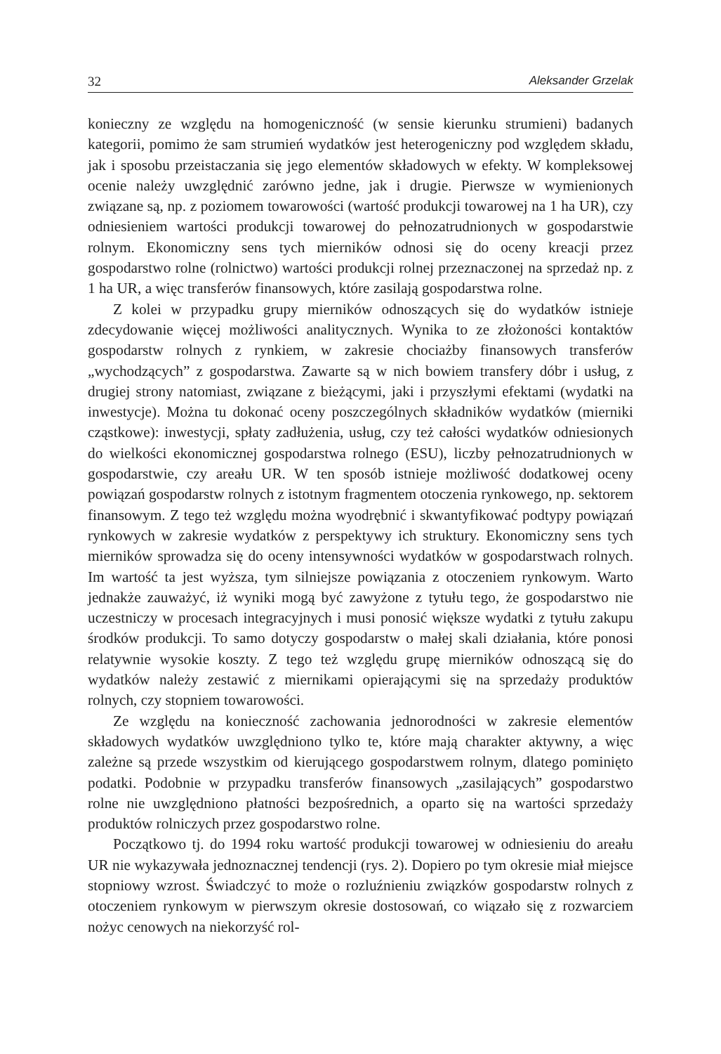32 Aleksander Grzelak
konieczny ze względu na homogeniczność (w sensie kierunku strumieni) badanych kategorii, pomimo że sam strumień wydatków jest heterogeniczny pod względem składu, jak i sposobu przeistaczania się jego elementów składowych w efekty. W kompleksowej ocenie należy uwzględnić zarówno jedne, jak i drugie. Pierwsze w wymienionych związane są, np. z poziomem towarowości (wartość produkcji towarowej na 1 ha UR), czy odniesieniem wartości produkcji towarowej do pełnozatrudnionych w gospodarstwie rolnym. Ekonomiczny sens tych mierników odnosi się do oceny kreacji przez gospodarstwo rolne (rolnictwo) wartości produkcji rolnej przeznaczonej na sprzedaż np. z 1 ha UR, a więc transferów finansowych, które zasilają gospodarstwa rolne.
Z kolei w przypadku grupy mierników odnoszących się do wydatków istnieje zdecydowanie więcej możliwości analitycznych. Wynika to ze złożoności kontaktów gospodarstw rolnych z rynkiem, w zakresie chociażby finansowych transferów „wychodzących” z gospodarstwa. Zawarte są w nich bowiem transfery dóbr i usług, z drugiej strony natomiast, związane z bieżącymi, jaki i przyszłymi efektami (wydatki na inwestycje). Można tu dokonać oceny poszczególnych składników wydatków (mierniki cząstkowe): inwestycji, spłaty zadłużenia, usług, czy też całości wydatków odniesionych do wielkości ekonomicznej gospodarstwa rolnego (ESU), liczby pełnozatrudnionych w gospodarstwie, czy areału UR. W ten sposób istnieje możliwość dodatkowej oceny powiązań gospodarstw rolnych z istotnym fragmentem otoczenia rynkowego, np. sektorem finansowym. Z tego też względu można wyodrębnić i skwantyfikować podtypy powiązań rynkowych w zakresie wydatków z perspektywy ich struktury. Ekonomiczny sens tych mierników sprowadza się do oceny intensywności wydatków w gospodarstwach rolnych. Im wartość ta jest wyższa, tym silniejsze powiązania z otoczeniem rynkowym. Warto jednakże zauważyć, iż wyniki mogą być zawyżone z tytułu tego, że gospodarstwo nie uczestniczy w procesach integracyjnych i musi ponosić większe wydatki z tytułu zakupu środków produkcji. To samo dotyczy gospodarstw o małej skali działania, które ponosi relatywnie wysokie koszty. Z tego też względu grupę mierników odnoszącą się do wydatków należy zestawić z miernikami opierającymi się na sprzedaży produktów rolnych, czy stopniem towarowości.
Ze względu na konieczność zachowania jednorodności w zakresie elementów składowych wydatków uwzględniono tylko te, które mają charakter aktywny, a więc zależne są przede wszystkim od kierującego gospodarstwem rolnym, dlatego pominięto podatki. Podobnie w przypadku transferów finansowych „zasilających” gospodarstwo rolne nie uwzględniono płatności bezpośrednich, a oparto się na wartości sprzedaży produktów rolniczych przez gospodarstwo rolne.
Początkowo tj. do 1994 roku wartość produkcji towarowej w odniesieniu do areału UR nie wykazywała jednoznacznej tendencji (rys. 2). Dopiero po tym okresie miał miejsce stopniowy wzrost. Świadczyć to może o rozluźnieniu związków gospodarstw rolnych z otoczeniem rynkowym w pierwszym okresie dostosowań, co wiązało się z rozwarciem nożyc cenowych na niekorzyść rol-